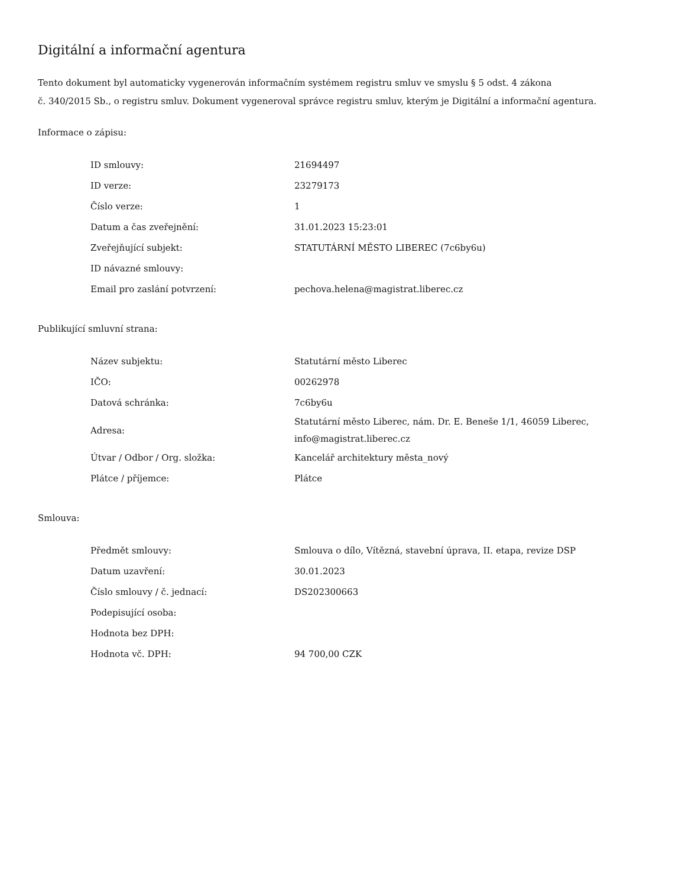Digitální a informační agentura
Tento dokument byl automaticky vygenerován informačním systémem registru smluv ve smyslu § 5 odst. 4 zákona
č. 340/2015 Sb., o registru smluv. Dokument vygeneroval správce registru smluv, kterým je Digitální a informační agentura.
Informace o zápisu:
| ID smlouvy: | 21694497 |
| ID verze: | 23279173 |
| Číslo verze: | 1 |
| Datum a čas zveřejnění: | 31.01.2023 15:23:01 |
| Zveřejňující subjekt: | STATUTÁRNÍ MĚSTO LIBEREC (7c6by6u) |
| ID návazné smlouvy: | |
| Email pro zaslání potvrzení: | pechova.helena@magistrat.liberec.cz |
Publikující smluvní strana:
| Název subjektu: | Statutární město Liberec |
| IČO: | 00262978 |
| Datová schránka: | 7c6by6u |
| Adresa: | Statutární město Liberec, nám. Dr. E. Beneše 1/1, 46059 Liberec, info@magistrat.liberec.cz |
| Útvar / Odbor / Org. složka: | Kancelář architektury města_nový |
| Plátce / příjemce: | Plátce |
Smlouva:
| Předmět smlouvy: | Smlouva o dílo, Vítězná, stavební úprava, II. etapa, revize DSP |
| Datum uzavření: | 30.01.2023 |
| Číslo smlouvy / č. jednací: | DS202300663 |
| Podepisující osoba: | |
| Hodnota bez DPH: | |
| Hodnota vč. DPH: | 94 700,00 CZK |